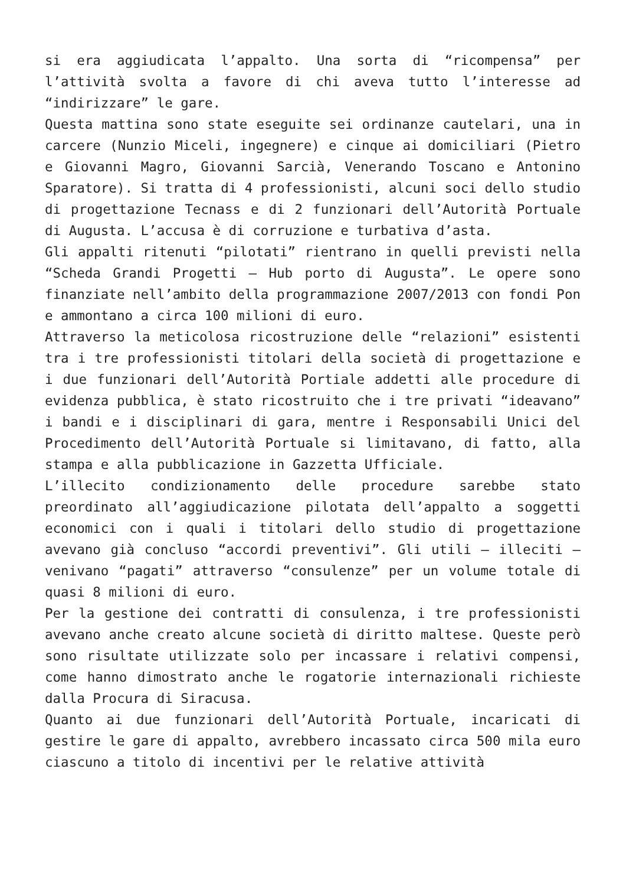si era aggiudicata l’appalto. Una sorta di “ricompensa” per l’attività svolta a favore di chi aveva tutto l’interesse ad “indirizzare” le gare.
Questa mattina sono state eseguite sei ordinanze cautelari, una in carcere (Nunzio Miceli, ingegnere) e cinque ai domiciliari (Pietro e Giovanni Magro, Giovanni Sarcià, Venerando Toscano e Antonino Sparatore). Si tratta di 4 professionisti, alcuni soci dello studio di progettazione Tecnass e di 2 funzionari dell’Autorità Portuale di Augusta. L’accusa è di corruzione e turbativa d’asta.
Gli appalti ritenuti “pilotati” rientrano in quelli previsti nella “Scheda Grandi Progetti – Hub porto di Augusta”. Le opere sono finanziate nell’ambito della programmazione 2007/2013 con fondi Pon e ammontano a circa 100 milioni di euro.
Attraverso la meticolosa ricostruzione delle “relazioni” esistenti tra i tre professionisti titolari della società di progettazione e i due funzionari dell’Autorità Portiale addetti alle procedure di evidenza pubblica, è stato ricostruito che i tre privati “ideavano” i bandi e i disciplinari di gara, mentre i Responsabili Unici del Procedimento dell’Autorità Portuale si limitavano, di fatto, alla stampa e alla pubblicazione in Gazzetta Ufficiale.
L’illecito condizionamento delle procedure sarebbe stato preordinato all’aggiudicazione pilotata dell’appalto a soggetti economici con i quali i titolari dello studio di progettazione avevano già concluso “accordi preventivi”. Gli utili – illeciti – venivano “pagati” attraverso “consulenze” per un volume totale di quasi 8 milioni di euro.
Per la gestione dei contratti di consulenza, i tre professionisti avevano anche creato alcune società di diritto maltese. Queste però sono risultate utilizzate solo per incassare i relativi compensi, come hanno dimostrato anche le rogatorie internazionali richieste dalla Procura di Siracusa.
Quanto ai due funzionari dell’Autorità Portuale, incaricati di gestire le gare di appalto, avrebbero incassato circa 500 mila euro ciascuno a titolo di incentivi per le relative attività